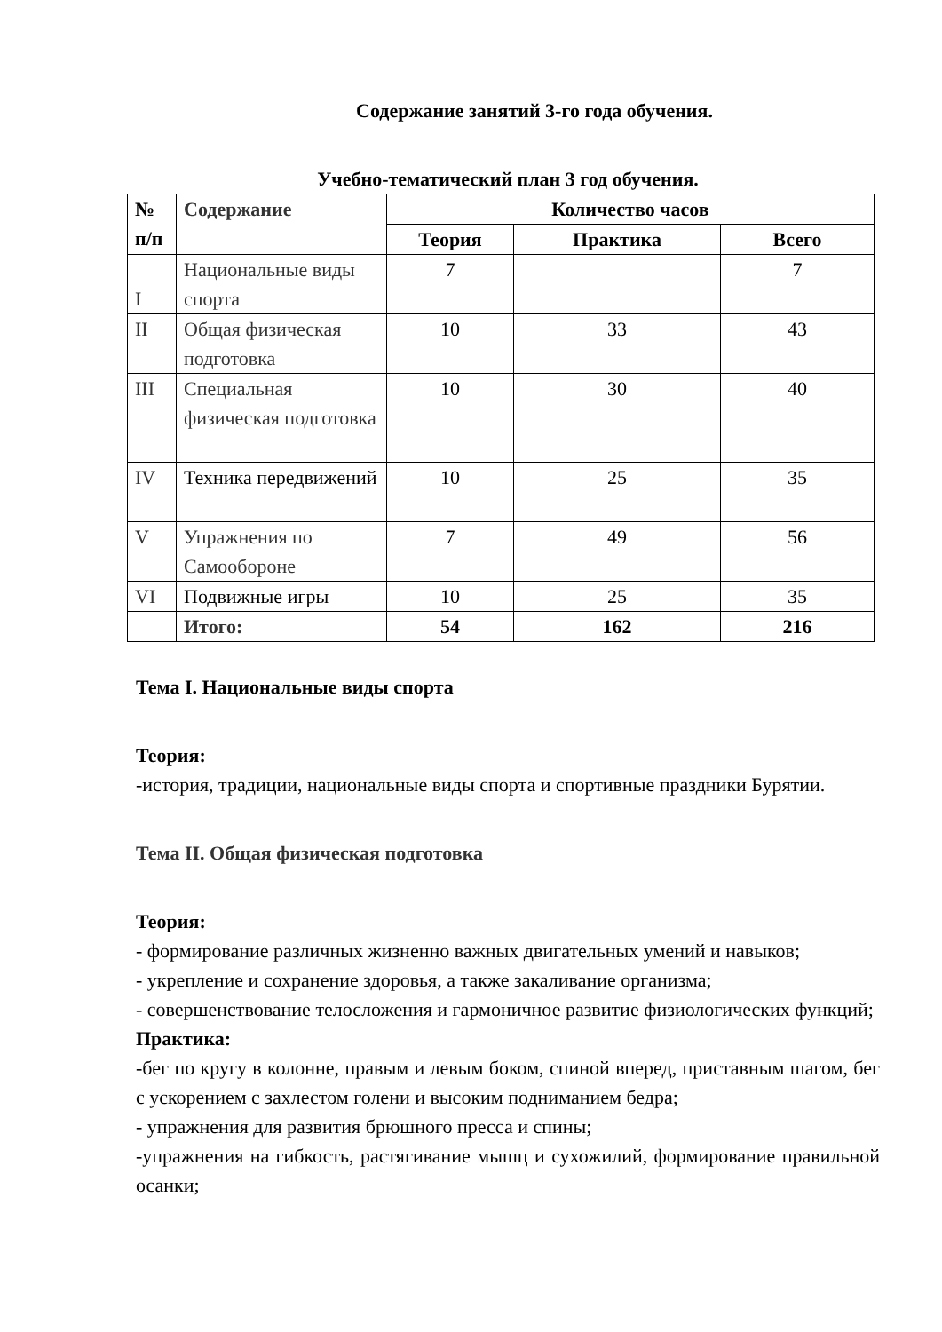Содержание занятий 3-го года обучения.
Учебно-тематический план 3 год обучения.
| № п/п | Содержание | Количество часов | | |
| --- | --- | --- | --- | --- |
| | | Теория | Практика | Всего |
| I | Национальные виды спорта | 7 | | 7 |
| II | Общая физическая подготовка | 10 | 33 | 43 |
| III | Специальная физическая подготовка | 10 | 30 | 40 |
| IV | Техника передвижений | 10 | 25 | 35 |
| V | Упражнения по Самообороне | 7 | 49 | 56 |
| VI | Подвижные игры | 10 | 25 | 35 |
| | Итого: | 54 | 162 | 216 |
Тема I. Национальные виды спорта
Теория:
-история, традиции, национальные виды спорта и спортивные праздники Бурятии.
Тема II. Общая физическая подготовка
Теория:
- формирование различных жизненно важных двигательных умений и навыков;
- укрепление и сохранение здоровья, а также закаливание организма;
- совершенствование телосложения и гармоничное развитие физиологических функций;
Практика:
-бег по кругу в колонне, правым и левым боком, спиной вперед, приставным шагом, бег с ускорением с захлестом голени и высоким подниманием бедра;
- упражнения для развития брюшного пресса и спины;
-упражнения на гибкость, растягивание мышц и сухожилий, формирование правильной осанки;